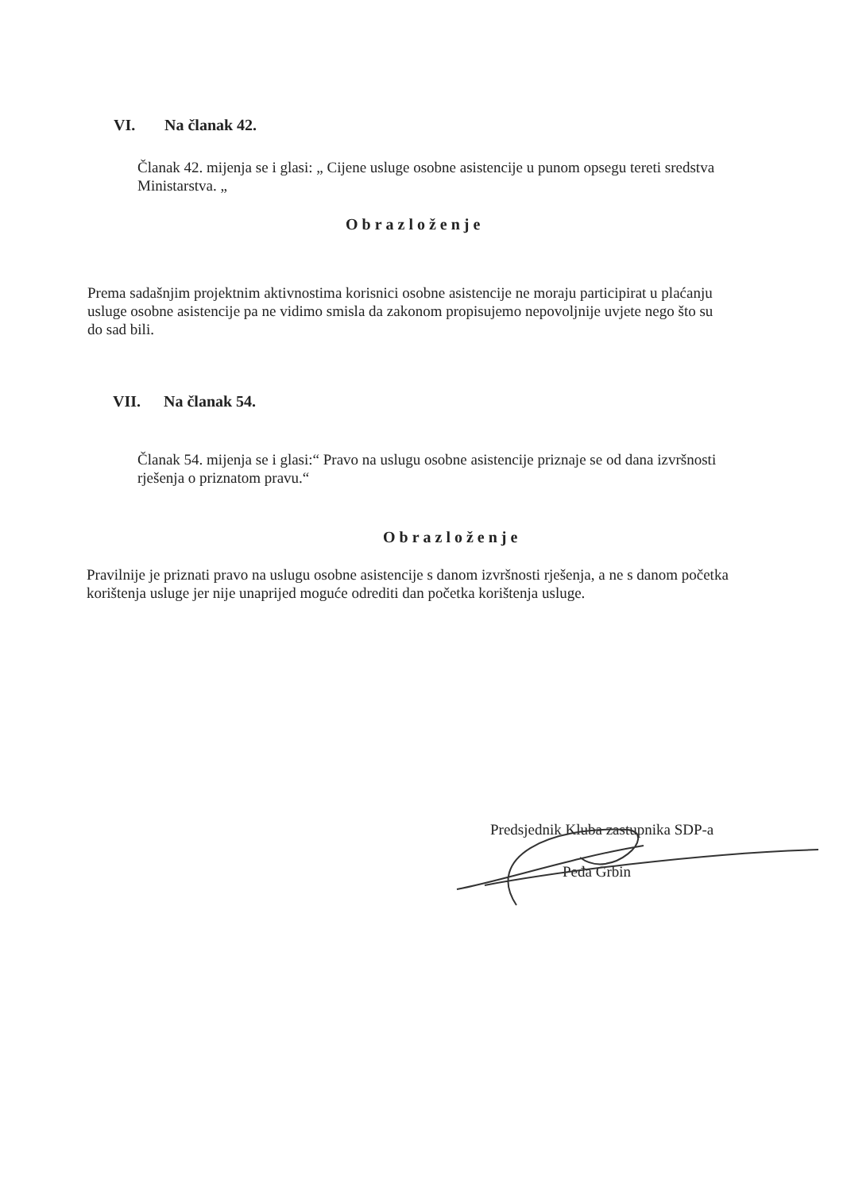VI. Na članak 42.
Članak 42. mijenja se i glasi: „ Cijene usluge osobne asistencije u punom opsegu tereti sredstva Ministarstva. „
Obrazloženje
Prema sadašnjim projektnim aktivnostima korisnici osobne asistencije ne moraju participirat u plaćanju usluge osobne asistencije pa ne vidimo smisla da zakonom propisujemo nepovoljnije uvjete nego što su do sad bili.
VII. Na članak 54.
Članak 54. mijenja se i glasi:“ Pravo na uslugu osobne asistencije priznaje se od dana izvršnosti rješenja o priznatom pravu.“
Obrazloženje
Pravilnije je priznati pravo na uslugu osobne asistencije s danom izvršnosti rješenja, a ne s danom početka korištenja usluge jer nije unaprijed moguće odrediti dan početka korištenja usluge.
Predsjednik Kluba zastupnika SDP-a
Peđa Grbin